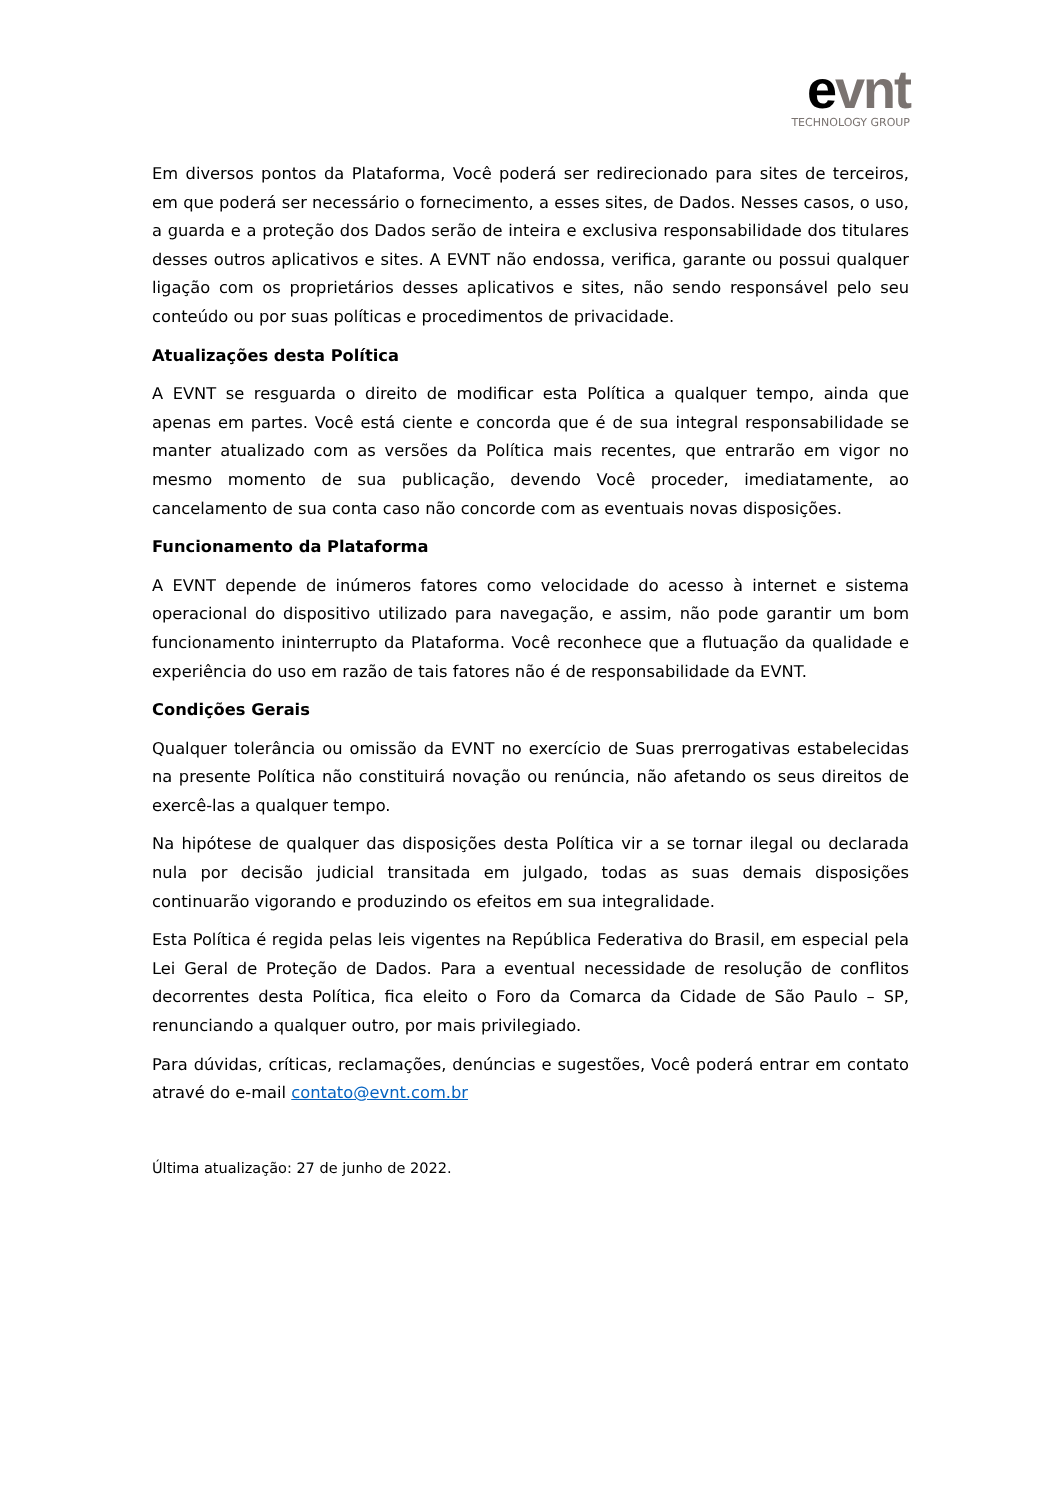evnt
TECHNOLOGY GROUP
Em diversos pontos da Plataforma, Você poderá ser redirecionado para sites de terceiros, em que poderá ser necessário o fornecimento, a esses sites, de Dados. Nesses casos, o uso, a guarda e a proteção dos Dados serão de inteira e exclusiva responsabilidade dos titulares desses outros aplicativos e sites. A EVNT não endossa, verifica, garante ou possui qualquer ligação com os proprietários desses aplicativos e sites, não sendo responsável pelo seu conteúdo ou por suas políticas e procedimentos de privacidade.
Atualizações desta Política
A EVNT se resguarda o direito de modificar esta Política a qualquer tempo, ainda que apenas em partes. Você está ciente e concorda que é de sua integral responsabilidade se manter atualizado com as versões da Política mais recentes, que entrarão em vigor no mesmo momento de sua publicação, devendo Você proceder, imediatamente, ao cancelamento de sua conta caso não concorde com as eventuais novas disposições.
Funcionamento da Plataforma
A EVNT depende de inúmeros fatores como velocidade do acesso à internet e sistema operacional do dispositivo utilizado para navegação, e assim, não pode garantir um bom funcionamento ininterrupto da Plataforma. Você reconhece que a flutuação da qualidade e experiência do uso em razão de tais fatores não é de responsabilidade da EVNT.
Condições Gerais
Qualquer tolerância ou omissão da EVNT no exercício de Suas prerrogativas estabelecidas na presente Política não constituirá novação ou renúncia, não afetando os seus direitos de exercê-las a qualquer tempo.
Na hipótese de qualquer das disposições desta Política vir a se tornar ilegal ou declarada nula por decisão judicial transitada em julgado, todas as suas demais disposições continuarão vigorando e produzindo os efeitos em sua integralidade.
Esta Política é regida pelas leis vigentes na República Federativa do Brasil, em especial pela Lei Geral de Proteção de Dados. Para a eventual necessidade de resolução de conflitos decorrentes desta Política, fica eleito o Foro da Comarca da Cidade de São Paulo – SP, renunciando a qualquer outro, por mais privilegiado.
Para dúvidas, críticas, reclamações, denúncias e sugestões, Você poderá entrar em contato atravé do e-mail contato@evnt.com.br
Última atualização: 27 de junho de 2022.